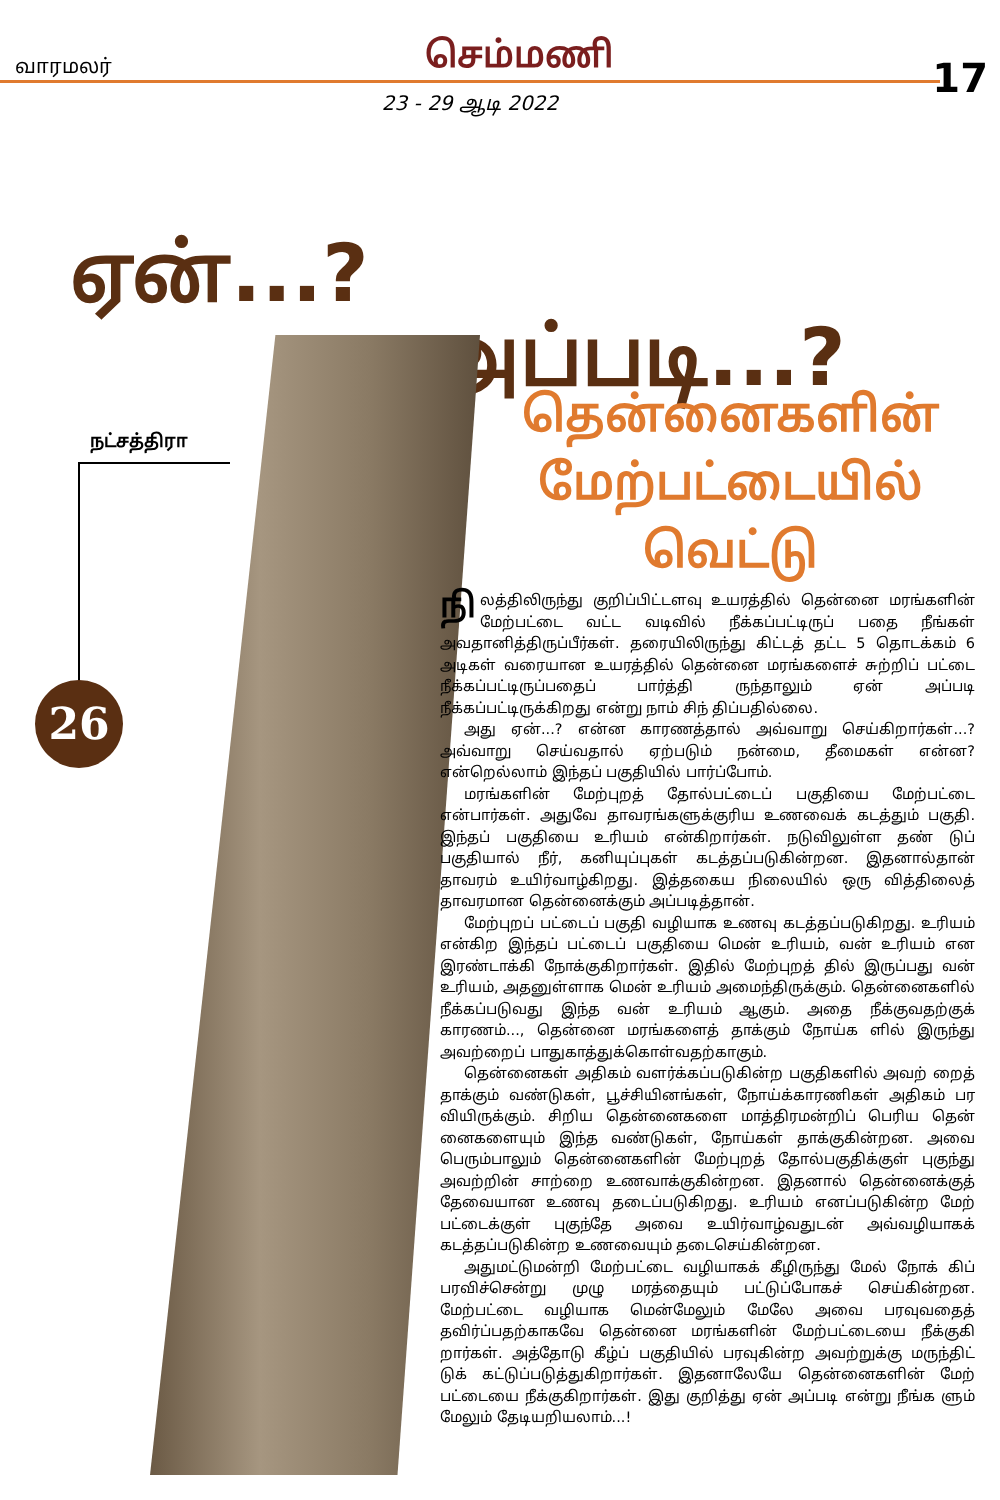வாரமலர் செம்மணி
17
23 - 29 ஆடி 2022
ஏன்...?
அப்படி...?
நட்சத்திரா
26
தென்னைகளின்
மேற்பட்டையில்
வெட்டு
நி லத்திலிருந்து குறிப்பிட்டளவு உயரத்தில் தென்னை மரங்களின் மேற்பட்டை வட்ட வடிவில் நீக்கப்பட்டிருப் பதை நீங்கள் அவதானித்திருப்பீர்கள். தரையிலிருந்து கிட்டத் தட்ட 5 தொடக்கம் 6 அடிகள் வரையான உயரத்தில் தென்னை மரங்களைச் சுற்றிப் பட்டை நீக்கப்பட்டிருப்பதைப் பார்த்தி ருந்தாலும் ஏன் அப்படி நீக்கப்பட்டிருக்கிறது என்று நாம் சிந் திப்பதில்லை.
அது ஏன்...? என்ன காரணத்தால் அவ்வாறு செய்கிறார்கள்...? அவ்வாறு செய்வதால் ஏற்படும் நன்மை, தீமைகள் என்ன? என்றெல்லாம் இந்தப் பகுதியில் பார்ப்போம்.
மரங்களின் மேற்புறத் தோல்பட்டைப் பகுதியை மேற்பட்டை என்பார்கள். அதுவே தாவரங்களுக்குரிய உணவைக் கடத்தும் பகுதி. இந்தப் பகுதியை உரியம் என்கிறார்கள். நடுவிலுள்ள தண் டுப் பகுதியால் நீர், கனியுப்புகள் கடத்தப்படுகின்றன. இதனால்தான் தாவரம் உயிர்வாழ்கிறது. இத்தகைய நிலையில் ஒரு வித்திலைத் தாவரமான தென்னைக்கும் அப்படித்தான்.
மேற்புறப் பட்டைப் பகுதி வழியாக உணவு கடத்தப்படுகிறது. உரியம் என்கிற இந்தப் பட்டைப் பகுதியை மென் உரியம், வன் உரியம் என இரண்டாக்கி நோக்குகிறார்கள். இதில் மேற்புறத் தில் இருப்பது வன் உரியம், அதனுள்ளாக மென் உரியம் அமைந்திருக்கும். தென்னைகளில் நீக்கப்படுவது இந்த வன் உரியம் ஆகும். அதை நீக்குவதற்குக் காரணம்..., தென்னை மரங்களைத் தாக்கும் நோய்க ளில் இருந்து அவற்றைப் பாதுகாத்துக்கொள்வதற்காகும்.
தென்னைகள் அதிகம் வளர்க்கப்படுகின்ற பகுதிகளில் அவற் றைத் தாக்கும் வண்டுகள், பூச்சியினங்கள், நோய்க்காரணிகள் அதிகம் பர வியிருக்கும். சிறிய தென்னைகளை மாத்திரமன்றிப் பெரிய தென் னைகளையும் இந்த வண்டுகள், நோய்கள் தாக்குகின்றன. அவை பெரும்பாலும் தென்னைகளின் மேற்புறத் தோல்பகுதிக்குள் புகுந்து அவற்றின் சாற்றை உணவாக்குகின்றன. இதனால் தென்னைக்குத் தேவையான உணவு தடைப்படுகிறது. உரியம் எனப்படுகின்ற மேற் பட்டைக்குள் புகுந்தே அவை உயிர்வாழ்வதுடன் அவ்வழியாகக் கடத்தப்படுகின்ற உணவையும் தடைசெய்கின்றன.
அதுமட்டுமன்றி மேற்பட்டை வழியாகக் கீழிருந்து மேல் நோக் கிப் பரவிச்சென்று முழு மரத்தையும் பட்டுப்போகச் செய்கின்றன. மேற்பட்டை வழியாக மென்மேலும் மேலே அவை பரவுவதைத் தவிர்ப்பதற்காகவே தென்னை மரங்களின் மேற்பட்டையை நீக்குகி றார்கள். அத்தோடு கீழ்ப் பகுதியில் பரவுகின்ற அவற்றுக்கு மருந்திட் டுக் கட்டுப்படுத்துகிறார்கள். இதனாலேயே தென்னைகளின் மேற் பட்டையை நீக்குகிறார்கள். இது குறித்து ஏன் அப்படி என்று நீங்க ளும் மேலும் தேடியறியலாம்...!